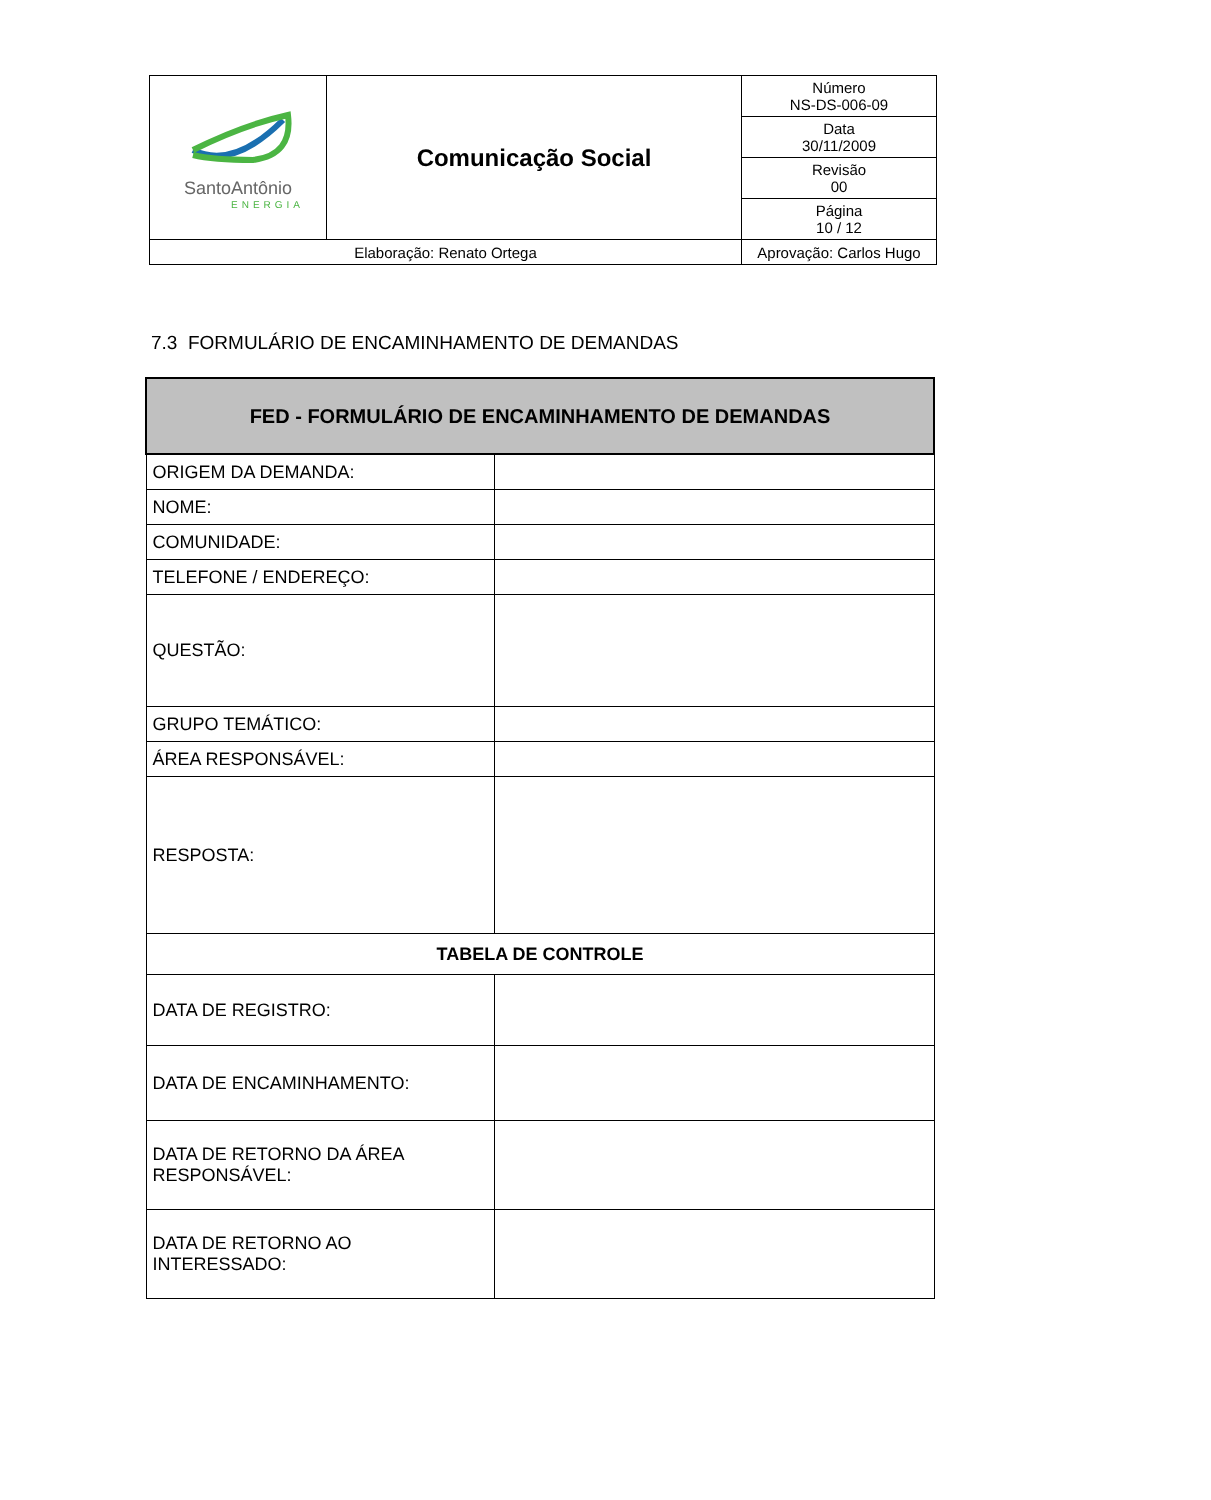| SantoAntônio ENERGIA | Comunicação Social | | Número NS-DS-006-09 |
| | | | Data 30/11/2009 |
| | | | Revisão 00 |
| | | | Página 10 / 12 |
| Elaboração: Renato Ortega | | Aprovação: Carlos Hugo | |
7.3 FORMULÁRIO DE ENCAMINHAMENTO DE DEMANDAS
| FED - FORMULÁRIO DE ENCAMINHAMENTO DE DEMANDAS | |
| --- | --- |
| ORIGEM DA DEMANDA: | |
| NOME: | |
| COMUNIDADE: | |
| TELEFONE / ENDEREÇO: | |
| QUESTÃO: | |
| GRUPO TEMÁTICO: | |
| ÁREA RESPONSÁVEL: | |
| RESPOSTA: | |
| TABELA DE CONTROLE | |
| DATA DE REGISTRO: | |
| DATA DE ENCAMINHAMENTO: | |
| DATA DE RETORNO DA ÁREA RESPONSÁVEL: | |
| DATA DE RETORNO AO INTERESSADO: | |